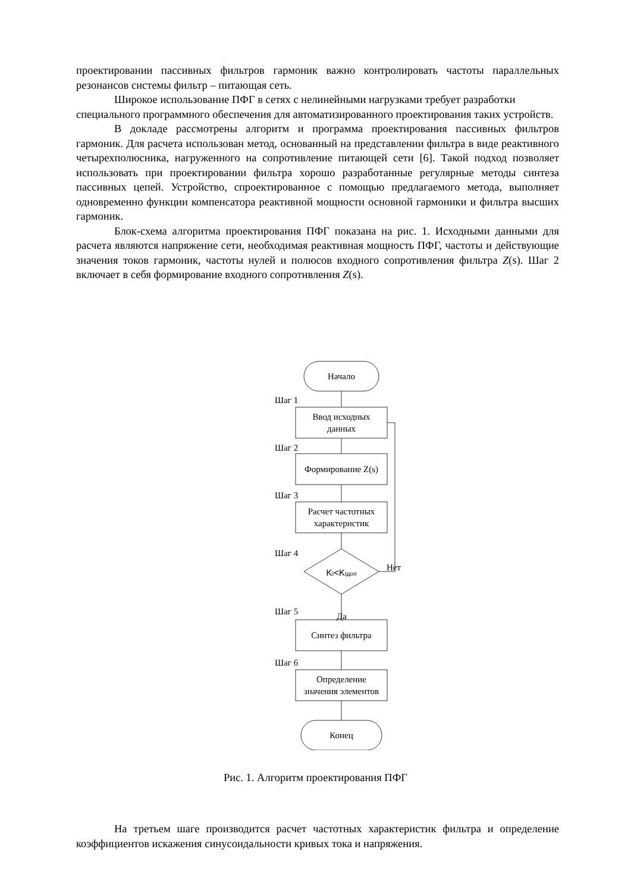проектировании пассивных фильтров гармоник важно контролировать частоты параллельных резонансов системы фильтр – питающая сеть.
Широкое использование ПФГ в сетях с нелинейными нагрузками требует разработки специального программного обеспечения для автоматизированного проектирования таких устройств.
В докладе рассмотрены алгоритм и программа проектирования пассивных фильтров гармоник. Для расчета использован метод, основанный на представлении фильтра в виде реактивного четырехполюсника, нагруженного на сопротивление питающей сети [6]. Такой подход позволяет использовать при проектировании фильтра хорошо разработанные регулярные методы синтеза пассивных цепей. Устройство, спроектированное с помощью предлагаемого метода, выполняет одновременно функции компенсатора реактивной мощности основной гармоники и фильтра высших гармоник.
Блок-схема алгоритма проектирования ПФГ показана на рис. 1. Исходными данными для расчета являются напряжение сети, необходимая реактивная мощность ПФГ, частоты и действующие значения токов гармоник, частоты нулей и полюсов входного сопротивления фильтра Z(s). Шаг 2 включает в себя формирование входного сопротивления Z(s).
Начало
Шаг 1
Ввод исходных
данных
Шаг 2
Формирование Z(s)
Шаг 3
Расчет частотных
характеристик
Шаг 4
KI<KIдоп
Нет
Да
Шаг 5
Синтез фильтра
Шаг 6
Определение
значения элементов
Конец
Рис. 1. Алгоритм проектирования ПФГ
На третьем шаге производится расчет частотных характеристик фильтра и определение коэффициентов искажения синусоидальности кривых тока и напряжения.